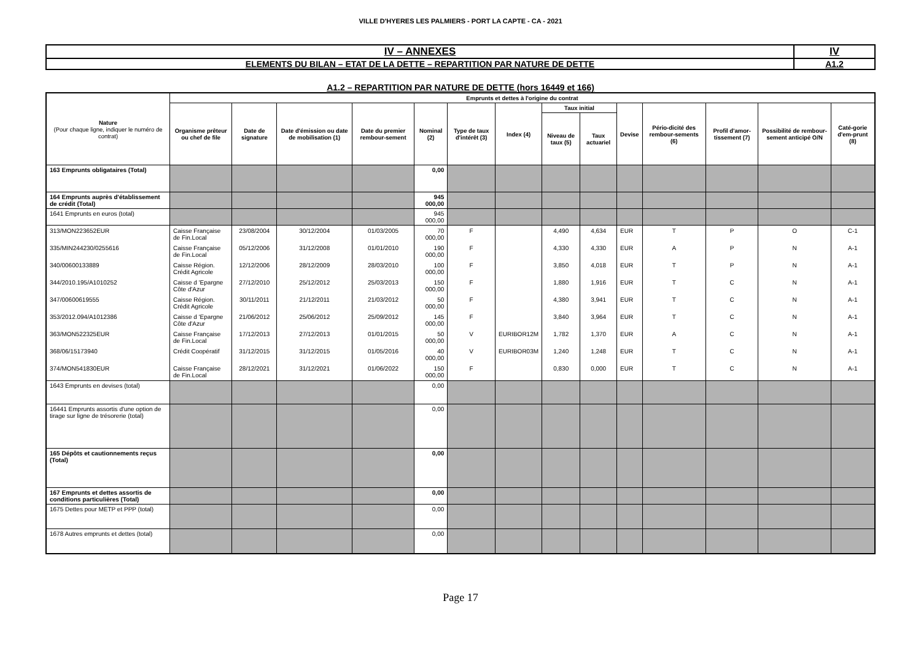VILLE D'HYERES LES PALMIERS - PORT LA CAPTE - CA - 2021
| IV – ANNEXES | IV |
| ELEMENTS DU BILAN – ETAT DE LA DETTE – REPARTITION PAR NATURE DE DETTE | A1.2 |
A1.2 – REPARTITION PAR NATURE DE DETTE (hors 16449 et 166)
| Nature (Pour chaque ligne, indiquer le numéro de contrat) | Emprunts et dettes à l'origine du contrat | | | | | | | | | | | | | |
| --- | --- | --- | --- | --- | --- | --- | --- | --- | --- | --- | --- | --- | --- | --- |
| | Organisme prêteur ou chef de file | Date de signature | Date d'émission ou date de mobilisation (1) | Date du premier rembour-sement | Nominal (2) | Type de taux d'intérêt (3) | Index (4) | Taux initial | | Devise | Pério-dicité des rembour-sements (6) | Profil d'amor-tissement (7) | Possibilité de rembour-sement anticipé O/N | Caté-gorie d'em-prunt (8) |
| | | | | | | | | Niveau de taux (5) | Taux actuariel | | | | | |
| 163 Emprunts obligataires (Total) | | | | | 0,00 | | | | | | | | | |
| 164 Emprunts auprès d'établissement de crédit (Total) | | | | | 945 000,00 | | | | | | | | | |
| 1641 Emprunts en euros (total) | | | | | 945 000,00 | | | | | | | | | |
| 313/MON223652EUR | Caisse Française de Fin.Local | 23/08/2004 | 30/12/2004 | 01/03/2005 | 70 000,00 | F | | 4,490 | 4,634 | EUR | T | P | O | C-1 |
| 335/MIN244230/0255616 | Caisse Française de Fin.Local | 05/12/2006 | 31/12/2008 | 01/01/2010 | 190 000,00 | F | | 4,330 | 4,330 | EUR | A | P | N | A-1 |
| 340/00600133889 | Caisse Région. Crédit Agricole | 12/12/2006 | 28/12/2009 | 28/03/2010 | 100 000,00 | F | | 3,850 | 4,018 | EUR | T | P | N | A-1 |
| 344/2010.195/A1010252 | Caisse d 'Epargne Côte d'Azur | 27/12/2010 | 25/12/2012 | 25/03/2013 | 150 000,00 | F | | 1,880 | 1,916 | EUR | T | C | N | A-1 |
| 347/00600619555 | Caisse Région. Crédit Agricole | 30/11/2011 | 21/12/2011 | 21/03/2012 | 50 000,00 | F | | 4,380 | 3,941 | EUR | T | C | N | A-1 |
| 353/2012.094/A1012386 | Caisse d 'Epargne Côte d'Azur | 21/06/2012 | 25/06/2012 | 25/09/2012 | 145 000,00 | F | | 3,840 | 3,964 | EUR | T | C | N | A-1 |
| 363/MON522325EUR | Caisse Française de Fin.Local | 17/12/2013 | 27/12/2013 | 01/01/2015 | 50 000,00 | V | EURIBOR12M | 1,782 | 1,370 | EUR | A | C | N | A-1 |
| 368/06/15173940 | Crédit Coopératif | 31/12/2015 | 31/12/2015 | 01/05/2016 | 40 000,00 | V | EURIBOR03M | 1,240 | 1,248 | EUR | T | C | N | A-1 |
| 374/MON541830EUR | Caisse Française de Fin.Local | 28/12/2021 | 31/12/2021 | 01/06/2022 | 150 000,00 | F | | 0,830 | 0,000 | EUR | T | C | N | A-1 |
| 1643 Emprunts en devises (total) | | | | | 0,00 | | | | | | | | | |
| 16441 Emprunts assortis d'une option de tirage sur ligne de trésorerie (total) | | | | | 0,00 | | | | | | | | | |
| 165 Dépôts et cautionnements reçus (Total) | | | | | 0,00 | | | | | | | | | |
| 167 Emprunts et dettes assortis de conditions particulières (Total) | | | | | 0,00 | | | | | | | | | |
| 1675 Dettes pour METP et PPP (total) | | | | | 0,00 | | | | | | | | | |
| 1678 Autres emprunts et dettes (total) | | | | | 0,00 | | | | | | | | | |
Page 17